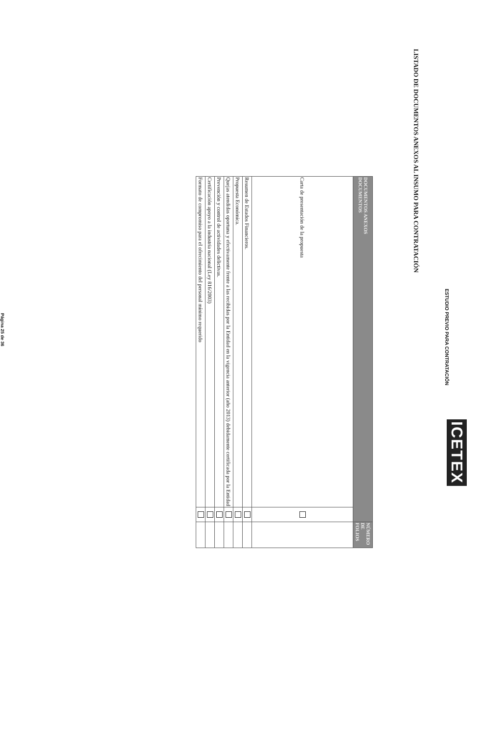ESTUDIO PREVIO PARA CONTRATACIÓN ICETEX
LISTADO DE DOCUMENTOS ANEXOS AL INSUMO PARA CONTRATACIÓN
| DOCUMENTOS ANEXOS DOCUMENTOS | | NÚMERO DE FOLIOS |
| --- | --- | --- |
| Carta de presentación de la propuesta | | |
| Resumen de Estados Financieros. | | |
| Propuesta Económica. | | |
| Quejas atendidas oportuna y efectivamente frente a las recibidas por la Entidad en la vigencia anterior (año 2013) debidamente certificada por la Entidad | | |
| Prevención y control de actividades delictivas. | | |
| Certificación apoyo a la industria nacional (Ley 816/2003) | | |
| Formato de compromiso para el ofrecimiento del personal mínimo requerido | | |
Página 25 de 36